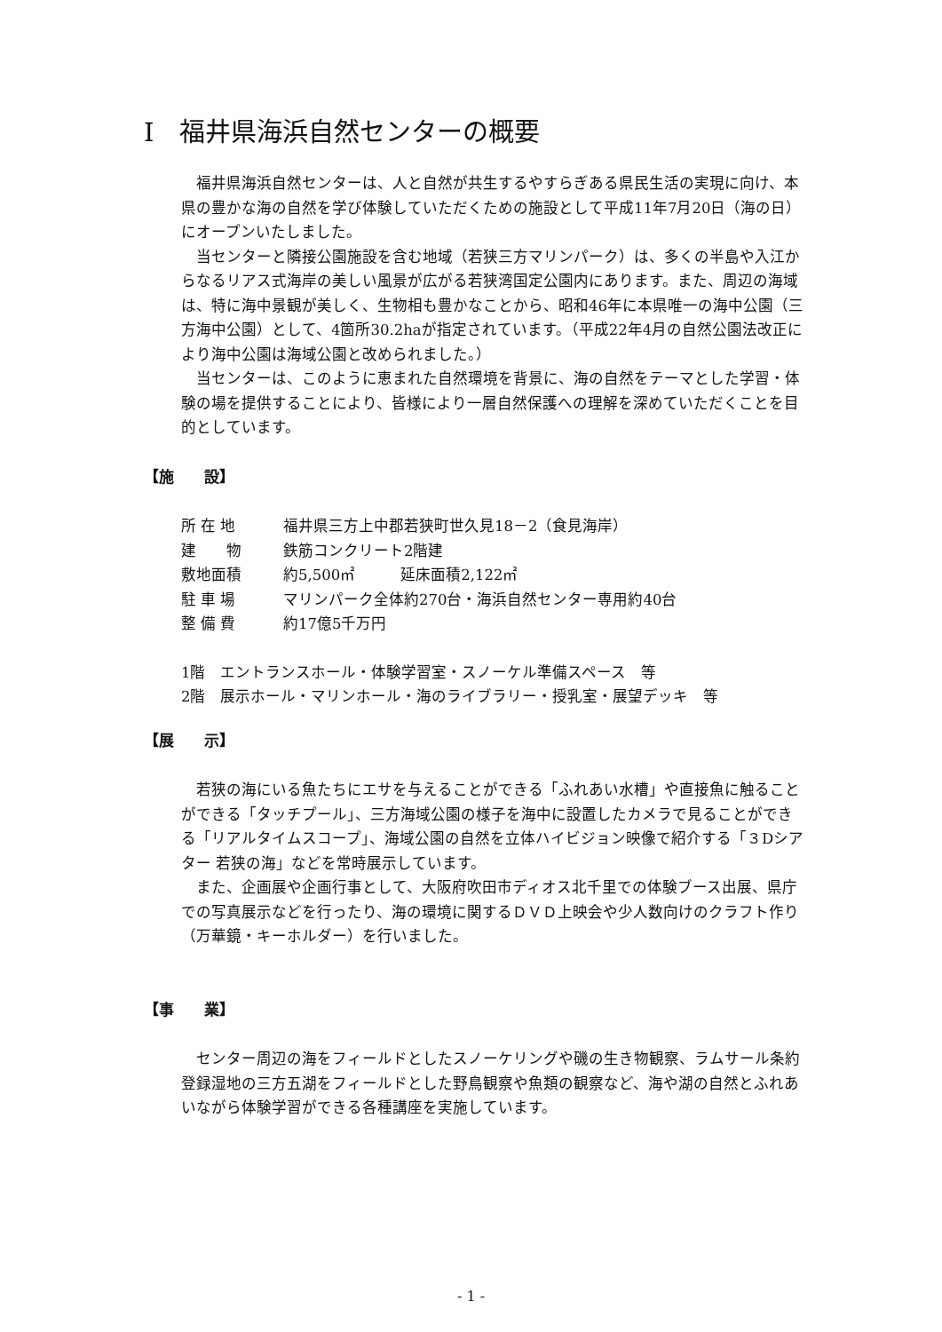Ⅰ　福井県海浜自然センターの概要
福井県海浜自然センターは、人と自然が共生するやすらぎある県民生活の実現に向け、本県の豊かな海の自然を学び体験していただくための施設として平成11年7月20日（海の日）にオープンいたしました。
当センターと隣接公園施設を含む地域（若狭三方マリンパーク）は、多くの半島や入江からなるリアス式海岸の美しい風景が広がる若狭湾国定公園内にあります。また、周辺の海域は、特に海中景観が美しく、生物相も豊かなことから、昭和46年に本県唯一の海中公園（三方海中公園）として、4箇所30.2haが指定されています。（平成22年4月の自然公園法改正により海中公園は海域公園と改められました。）
当センターは、このように恵まれた自然環境を背景に、海の自然をテーマとした学習・体験の場を提供することにより、皆様により一層自然保護への理解を深めていただくことを目的としています。
【施　　設】
所 在 地 福井県三方上中郡若狭町世久見18－2（食見海岸）
建　　物 鉄筋コンクリート2階建
敷地面積 約5,500㎡　　　延床面積2,122㎡
駐 車 場 マリンパーク全体約270台・海浜自然センター専用約40台
整 備 費 約17億5千万円
1階　エントランスホール・体験学習室・スノーケル準備スペース　等
2階　展示ホール・マリンホール・海のライブラリー・授乳室・展望デッキ　等
【展　　示】
若狭の海にいる魚たちにエサを与えることができる「ふれあい水槽」や直接魚に触ることができる「タッチプール」、三方海域公園の様子を海中に設置したカメラで見ることができる「リアルタイムスコープ」、海域公園の自然を立体ハイビジョン映像で紹介する「３Dシアター 若狭の海」などを常時展示しています。
また、企画展や企画行事として、大阪府吹田市ディオス北千里での体験ブース出展、県庁での写真展示などを行ったり、海の環境に関するＤＶＤ上映会や少人数向けのクラフト作り（万華鏡・キーホルダー）を行いました。
【事　　業】
センター周辺の海をフィールドとしたスノーケリングや磯の生き物観察、ラムサール条約登録湿地の三方五湖をフィールドとした野鳥観察や魚類の観察など、海や湖の自然とふれあいながら体験学習ができる各種講座を実施しています。
- 1 -